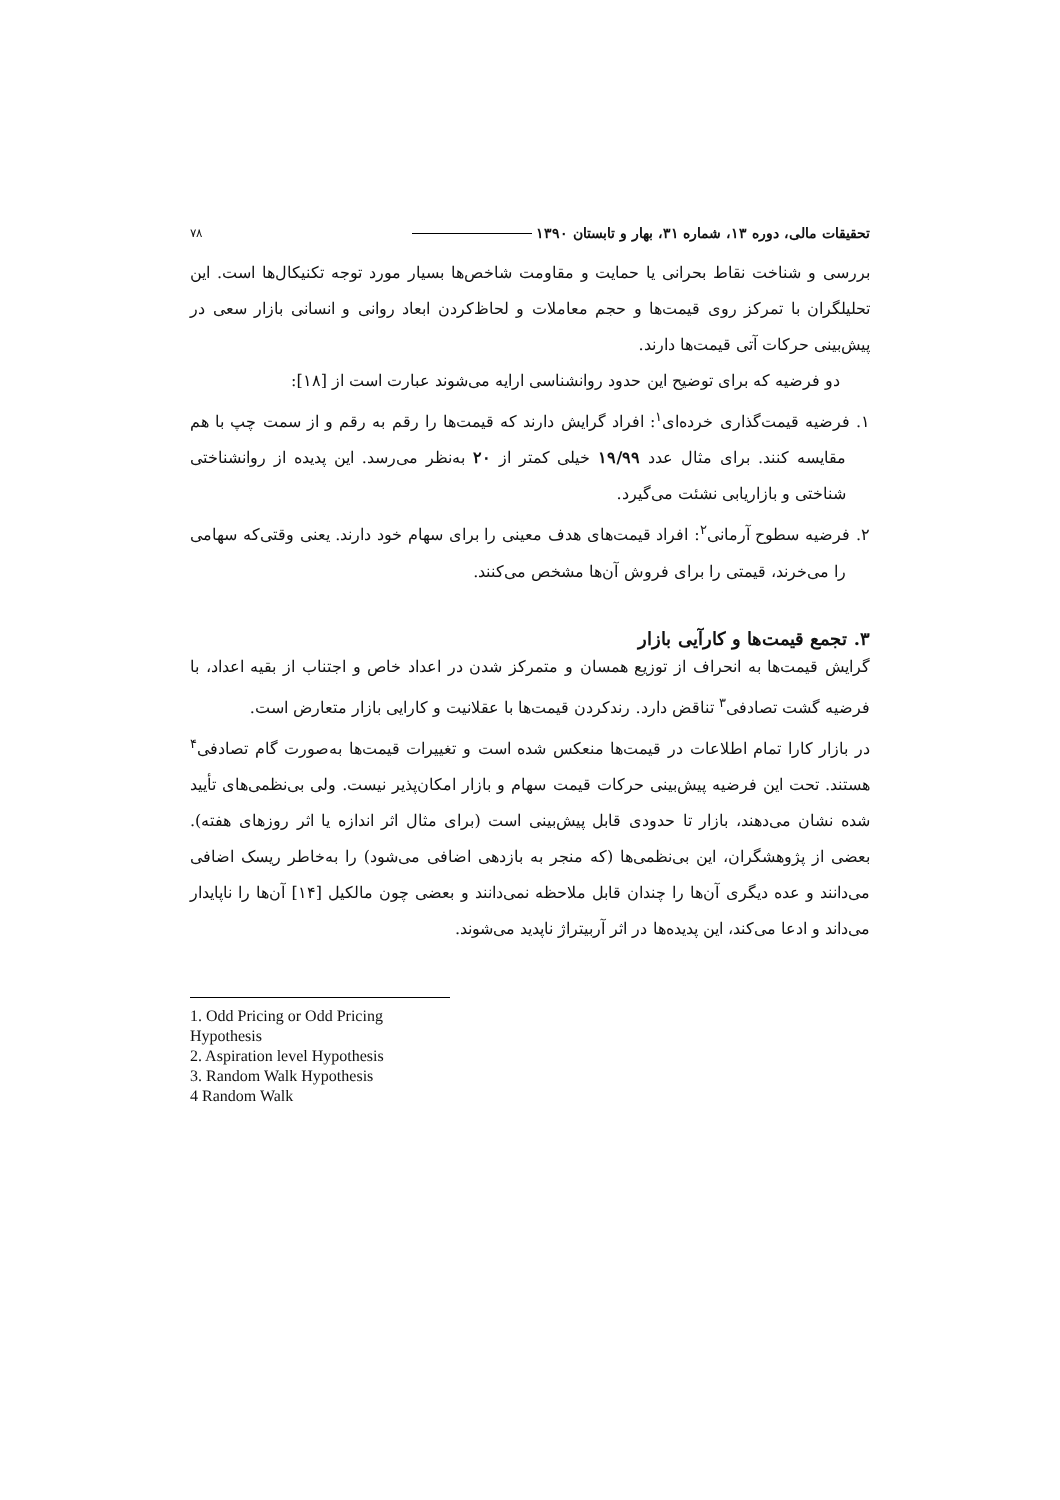تحقیقات مالی، دوره ۱۳، شماره ۳۱، بهار و تابستان ۱۳۹۰
۷۸
بررسی و شناخت نقاط بحرانی یا حمایت و مقاومت شاخص‌ها بسیار مورد توجه تکنیکال‌ها است. این تحلیلگران با تمرکز روی قیمت‌ها و حجم معاملات و لحاظ‌کردن ابعاد روانی و انسانی بازار سعی در پیش‌بینی حرکات آتی قیمت‌ها دارند.
دو فرضیه که برای توضیح این حدود روانشناسی ارایه می‌شوند عبارت است از [۱۸]:
۱. فرضیه قیمت‌گذاری خرده‌ای<sup>۱</sup>: افراد گرایش دارند که قیمت‌ها را رقم به رقم و از سمت چپ با هم مقایسه کنند. برای مثال عدد ۱۹/۹۹ خیلی کمتر از ۲۰ به‌نظر می‌رسد. این پدیده از روانشناختی شناختی و بازاریابی نشئت می‌گیرد.
۲. فرضیه سطوح آرمانی<sup>۲</sup>: افراد قیمت‌های هدف معینی را برای سهام خود دارند. یعنی وقتی‌که سهامی را می‌خرند، قیمتی را برای فروش آن‌ها مشخص می‌کنند.
۳. تجمع قیمت‌ها و کارآیی بازار
گرایش قیمت‌ها به انحراف از توزیع همسان و متمرکز شدن در اعداد خاص و اجتناب از بقیه اعداد، با فرضیه گشت تصادفی<sup>۳</sup> تناقض دارد. رندکردن قیمت‌ها با عقلانیت و کارایی بازار متعارض است.
در بازار کارا تمام اطلاعات در قیمت‌ها منعکس شده است و تغییرات قیمت‌ها به‌صورت گام تصادفی<sup>۴</sup> هستند. تحت این فرضیه پیش‌بینی حرکات قیمت سهام و بازار امکان‌پذیر نیست. ولی بی‌نظمی‌های تأیید شده نشان می‌دهند، بازار تا حدودی قابل پیش‌بینی است (برای مثال اثر اندازه یا اثر روزهای هفته). بعضی از پژوهشگران، این بی‌نظمی‌ها (که منجر به بازدهی اضافی می‌شود) را به‌خاطر ریسک اضافی می‌دانند و عده دیگری آن‌ها را چندان قابل ملاحظه نمی‌دانند و بعضی چون مالکیل [۱۴] آن‌ها را ناپایدار می‌داند و ادعا می‌کند، این پدیده‌ها در اثر آربیتراژ ناپدید می‌شوند.
1. Odd Pricing or Odd Pricing Hypothesis
2. Aspiration level Hypothesis
3. Random Walk Hypothesis
4 Random Walk